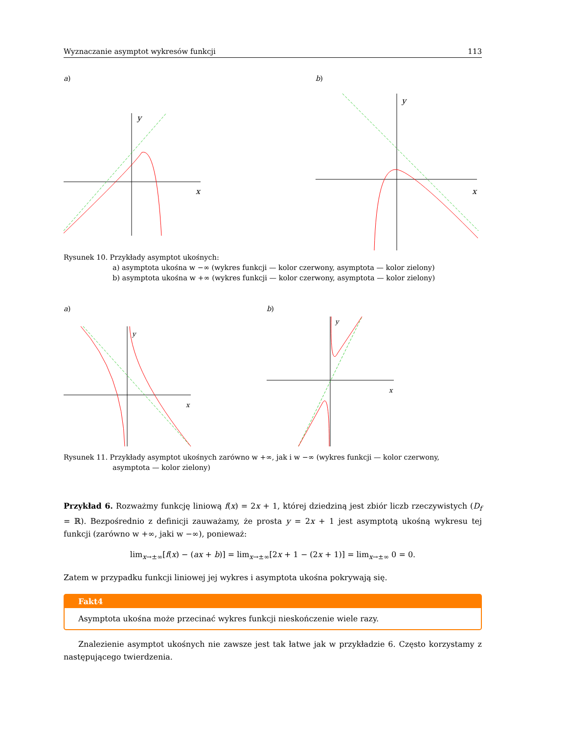Wyznaczanie asymptot wykresów funkcji 113
a)
x
y
b)
x
y
Rysunek 10. Przykłady asymptot ukośnych:
a) asymptota ukośna w −∞ (wykres funkcji — kolor czerwony, asymptota — kolor zielony)
b) asymptota ukośna w +∞ (wykres funkcji — kolor czerwony, asymptota — kolor zielony)
a)
x
y
b)
x
y
Rysunek 11. Przykłady asymptot ukośnych zarówno w +∞, jak i w −∞ (wykres funkcji — kolor czerwony,
asymptota — kolor zielony)
Przykład 6. Rozważmy funkcję liniową f(x) = 2x + 1, której dziedziną jest zbiór liczb rzeczywistych (D<sub>f</sub> = ℝ). Bezpośrednio z definicji zauważamy, że prosta y = 2x + 1 jest asymptotą ukośną wykresu tej funkcji (zarówno w +∞, jaki w −∞), ponieważ:
lim<sub>x→±∞</sub>[f(x) − (ax + b)] = lim<sub>x→±∞</sub>[2x + 1 − (2x + 1)] = lim<sub>x→±∞</sub> 0 = 0.
Zatem w przypadku funkcji liniowej jej wykres i asymptota ukośna pokrywają się.
Fakt4
Asymptota ukośna może przecinać wykres funkcji nieskończenie wiele razy.
Znalezienie asymptot ukośnych nie zawsze jest tak łatwe jak w przykładzie 6. Często korzystamy z następującego twierdzenia.